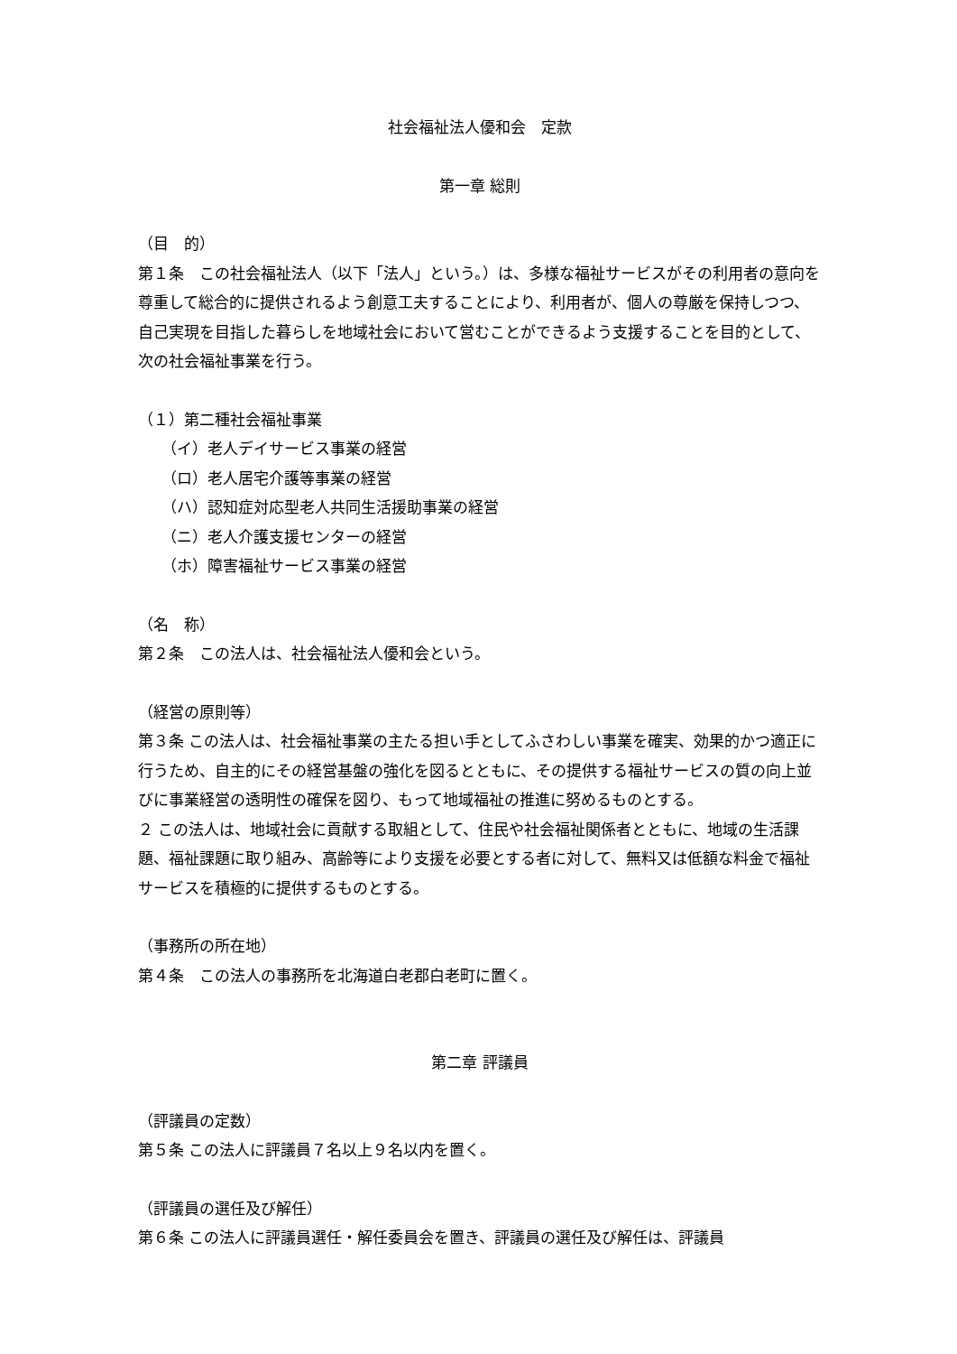社会福祉法人優和会　定款
第一章 総則
（目　的）
第１条　この社会福祉法人（以下「法人」という。）は、多様な福祉サービスがその利用者の意向を尊重して総合的に提供されるよう創意工夫することにより、利用者が、個人の尊厳を保持しつつ、自己実現を目指した暮らしを地域社会において営むことができるよう支援することを目的として、次の社会福祉事業を行う。
（１）第二種社会福祉事業
（イ）老人デイサービス事業の経営
（ロ）老人居宅介護等事業の経営
（ハ）認知症対応型老人共同生活援助事業の経営
（ニ）老人介護支援センターの経営
（ホ）障害福祉サービス事業の経営
（名　称）
第２条　この法人は、社会福祉法人優和会という。
（経営の原則等）
第３条 この法人は、社会福祉事業の主たる担い手としてふさわしい事業を確実、効果的かつ適正に行うため、自主的にその経営基盤の強化を図るとともに、その提供する福祉サービスの質の向上並びに事業経営の透明性の確保を図り、もって地域福祉の推進に努めるものとする。
２ この法人は、地域社会に貢献する取組として、住民や社会福祉関係者とともに、地域の生活課題、福祉課題に取り組み、高齢等により支援を必要とする者に対して、無料又は低額な料金で福祉サービスを積極的に提供するものとする。
（事務所の所在地）
第４条　この法人の事務所を北海道白老郡白老町に置く。
第二章 評議員
（評議員の定数）
第５条 この法人に評議員７名以上９名以内を置く。
（評議員の選任及び解任）
第６条 この法人に評議員選任・解任委員会を置き、評議員の選任及び解任は、評議員